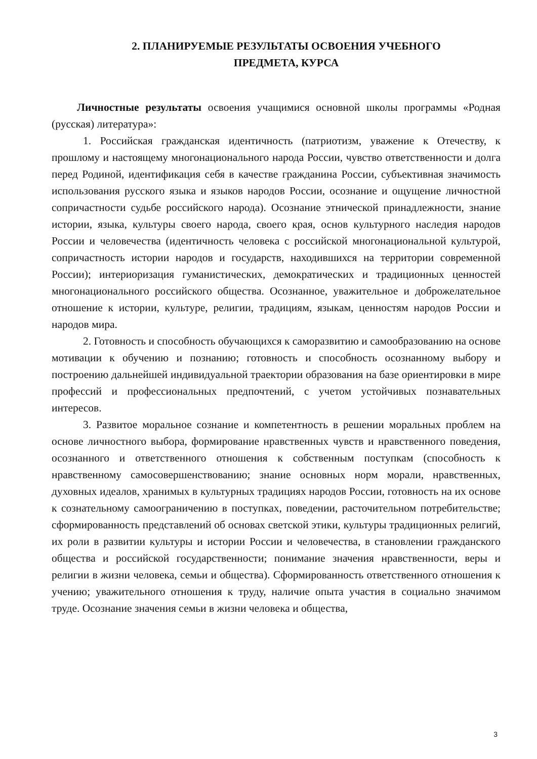2. ПЛАНИРУЕМЫЕ РЕЗУЛЬТАТЫ ОСВОЕНИЯ УЧЕБНОГО
ПРЕДМЕТА, КУРСА
Личностные результаты освоения учащимися основной школы программы «Родная (русская) литература»:
1. Российская гражданская идентичность (патриотизм, уважение к Отечеству, к прошлому и настоящему многонационального народа России, чувство ответственности и долга перед Родиной, идентификация себя в качестве гражданина России, субъективная значимость использования русского языка и языков народов России, осознание и ощущение личностной сопричастности судьбе российского народа). Осознание этнической принадлежности, знание истории, языка, культуры своего народа, своего края, основ культурного наследия народов России и человечества (идентичность человека с российской многонациональной культурой, сопричастность истории народов и государств, находившихся на территории современной России); интериоризация гуманистических, демократических и традиционных ценностей многонационального российского общества. Осознанное, уважительное и доброжелательное отношение к истории, культуре, религии, традициям, языкам, ценностям народов России и народов мира.
2. Готовность и способность обучающихся к саморазвитию и самообразованию на основе мотивации к обучению и познанию; готовность и способность осознанному выбору и построению дальнейшей индивидуальной траектории образования на базе ориентировки в мире профессий и профессиональных предпочтений, с учетом устойчивых познавательных интересов.
3. Развитое моральное сознание и компетентность в решении моральных проблем на основе личностного выбора, формирование нравственных чувств и нравственного поведения, осознанного и ответственного отношения к собственным поступкам (способность к нравственному самосовершенствованию; знание основных норм морали, нравственных, духовных идеалов, хранимых в культурных традициях народов России, готовность на их основе к сознательному самоограничению в поступках, поведении, расточительном потребительстве; сформированность представлений об основах светской этики, культуры традиционных религий, их роли в развитии культуры и истории России и человечества, в становлении гражданского общества и российской государственности; понимание значения нравственности, веры и религии в жизни человека, семьи и общества). Сформированность ответственного отношения к учению; уважительного отношения к труду, наличие опыта участия в социально значимом труде. Осознание значения семьи в жизни человека и общества,
3